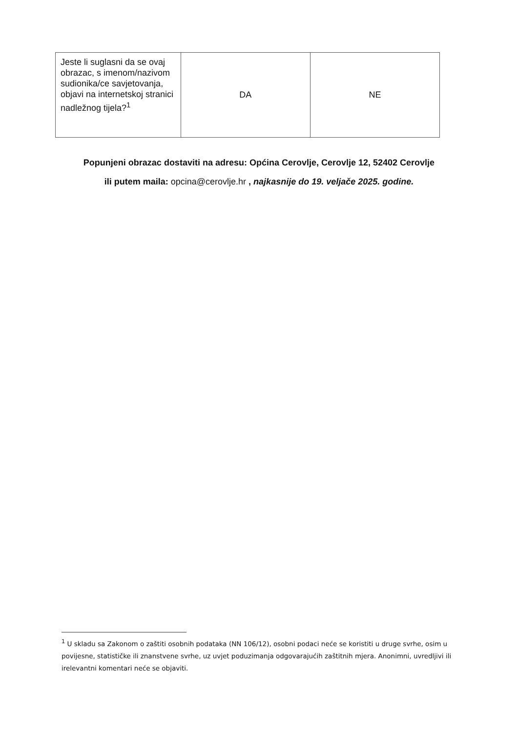| Jeste li suglasni da se ovaj obrazac, s imenom/nazivom sudionika/ce savjetovanja, objavi na internetskoj stranici nadležnog tijela?<sup>1</sup> | DA | NE |
Popunjeni obrazac dostaviti na adresu: Općina Cerovlje, Cerovlje 12, 52402 Cerovlje
ili putem maila: opcina@cerovlje.hr , najkasnije do 19. veljače 2025. godine.
<sup>1</sup> U skladu sa Zakonom o zaštiti osobnih podataka (NN 106/12), osobni podaci neće se koristiti u druge svrhe, osim u povijesne, statističke ili znanstvene svrhe, uz uvjet poduzimanja odgovarajućih zaštitnih mjera. Anonimni, uvredljivi ili irelevantni komentari neće se objaviti.